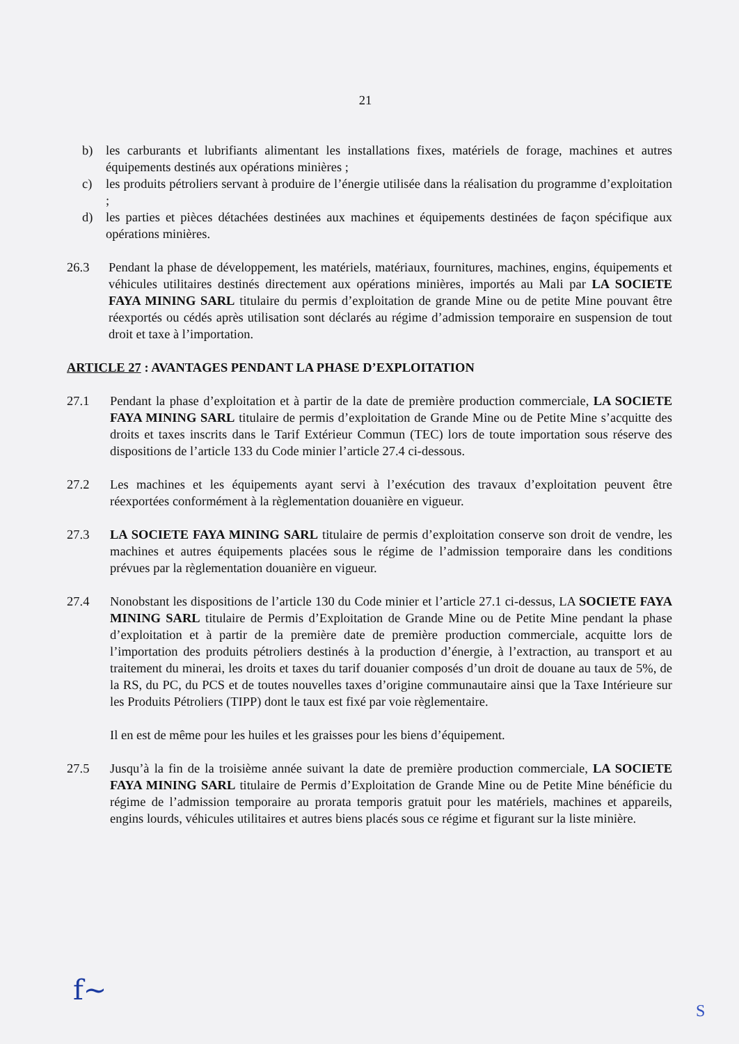21
b) les carburants et lubrifiants alimentant les installations fixes, matériels de forage, machines et autres équipements destinés aux opérations minières ;
c) les produits pétroliers servant à produire de l’énergie utilisée dans la réalisation du programme d’exploitation ;
d) les parties et pièces détachées destinées aux machines et équipements destinées de façon spécifique aux opérations minières.
26.3 Pendant la phase de développement, les matériels, matériaux, fournitures, machines, engins, équipements et véhicules utilitaires destinés directement aux opérations minières, importés au Mali par LA SOCIETE FAYA MINING SARL titulaire du permis d’exploitation de grande Mine ou de petite Mine pouvant être réexportés ou cédés après utilisation sont déclarés au régime d’admission temporaire en suspension de tout droit et taxe à l’importation.
ARTICLE 27 : AVANTAGES PENDANT LA PHASE D’EXPLOITATION
27.1 Pendant la phase d’exploitation et à partir de la date de première production commerciale, LA SOCIETE FAYA MINING SARL titulaire de permis d’exploitation de Grande Mine ou de Petite Mine s’acquitte des droits et taxes inscrits dans le Tarif Extérieur Commun (TEC) lors de toute importation sous réserve des dispositions de l’article 133 du Code minier l’article 27.4 ci-dessous.
27.2 Les machines et les équipements ayant servi à l’exécution des travaux d’exploitation peuvent être réexportées conformément à la règlementation douanière en vigueur.
27.3 LA SOCIETE FAYA MINING SARL titulaire de permis d’exploitation conserve son droit de vendre, les machines et autres équipements placées sous le régime de l’admission temporaire dans les conditions prévues par la règlementation douanière en vigueur.
27.4 Nonobstant les dispositions de l’article 130 du Code minier et l’article 27.1 ci-dessus, LA SOCIETE FAYA MINING SARL titulaire de Permis d’Exploitation de Grande Mine ou de Petite Mine pendant la phase d’exploitation et à partir de la première date de première production commerciale, acquitte lors de l’importation des produits pétroliers destinés à la production d’énergie, à l’extraction, au transport et au traitement du minerai, les droits et taxes du tarif douanier composés d’un droit de douane au taux de 5%, de la RS, du PC, du PCS et de toutes nouvelles taxes d’origine communautaire ainsi que la Taxe Intérieure sur les Produits Pétroliers (TIPP) dont le taux est fixé par voie règlementaire.
Il en est de même pour les huiles et les graisses pour les biens d’équipement.
27.5 Jusqu’à la fin de la troisième année suivant la date de première production commerciale, LA SOCIETE FAYA MINING SARL titulaire de Permis d’Exploitation de Grande Mine ou de Petite Mine bénéficie du régime de l’admission temporaire au prorata temporis gratuit pour les matériels, machines et appareils, engins lourds, véhicules utilitaires et autres biens placés sous ce régime et figurant sur la liste minière.
f~ S